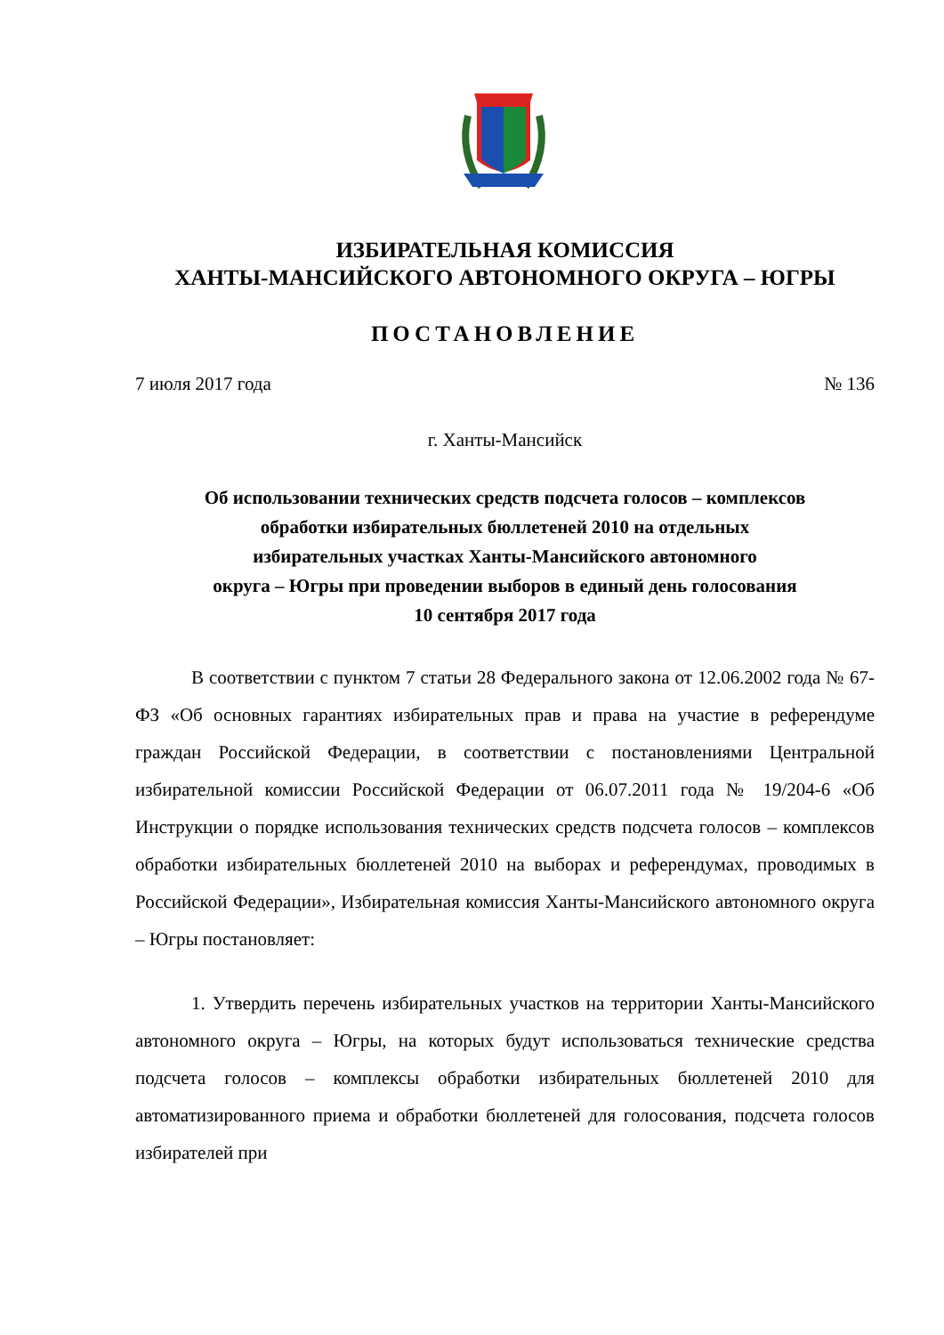ИЗБИРАТЕЛЬНАЯ КОМИССИЯ
ХАНТЫ-МАНСИЙСКОГО АВТОНОМНОГО ОКРУГА – ЮГРЫ
ПОСТАНОВЛЕНИЕ
7 июля 2017 года № 136
г. Ханты-Мансийск
Об использовании технических средств подсчета голосов – комплексов
обработки избирательных бюллетеней 2010 на отдельных
избирательных участках Ханты-Мансийского автономного
округа – Югры при проведении выборов в единый день голосования
10 сентября 2017 года
В соответствии с пунктом 7 статьи 28 Федерального закона от 12.06.2002 года № 67-ФЗ «Об основных гарантиях избирательных прав и права на участие в референдуме граждан Российской Федерации, в соответствии с постановлениями Центральной избирательной комиссии Российской Федерации от 06.07.2011 года № 19/204-6 «Об Инструкции о порядке использования технических средств подсчета голосов – комплексов обработки избирательных бюллетеней 2010 на выборах и референдумах, проводимых в Российской Федерации», Избирательная комиссия Ханты-Мансийского автономного округа – Югры постановляет:
1. Утвердить перечень избирательных участков на территории Ханты-Мансийского автономного округа – Югры, на которых будут использоваться технические средства подсчета голосов – комплексы обработки избирательных бюллетеней 2010 для автоматизированного приема и обработки бюллетеней для голосования, подсчета голосов избирателей при